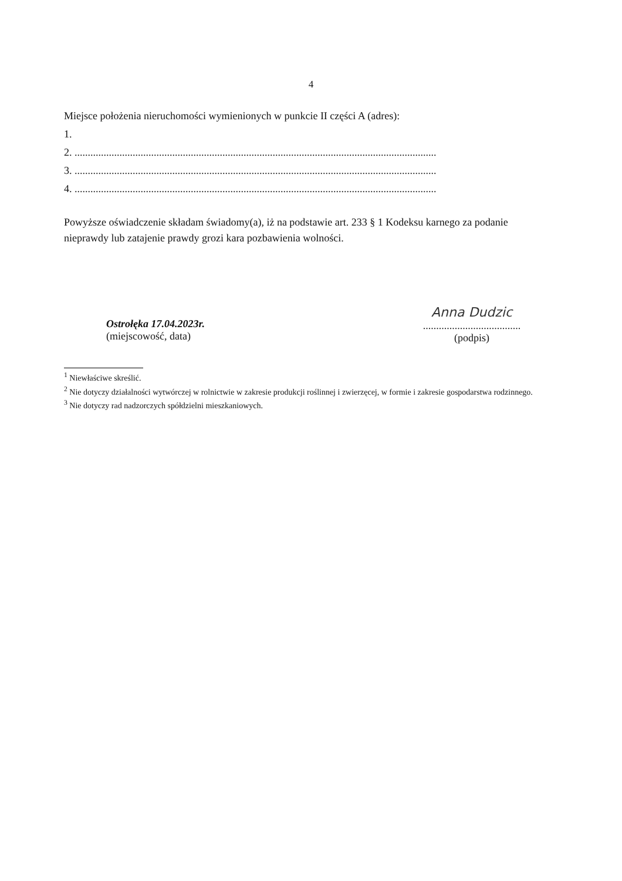4
Miejsce położenia nieruchomości wymienionych w punkcie II części A (adres):
1.
2. .........................................................................................................................................
3. .........................................................................................................................................
4. .........................................................................................................................................
Powyższe oświadczenie składam świadomy(a), iż na podstawie art. 233 § 1 Kodeksu karnego za podanie nieprawdy lub zatajenie prawdy grozi kara pozbawienia wolności.
Ostrołęka 17.04.2023r.
(miejscowość, data)
Anna Dudzic
.....................................
(podpis)
<sup>1</sup> Niewłaściwe skreślić.
<sup>2</sup> Nie dotyczy działalności wytwórczej w rolnictwie w zakresie produkcji roślinnej i zwierzęcej, w formie i zakresie gospodarstwa rodzinnego.
<sup>3</sup> Nie dotyczy rad nadzorczych spółdzielni mieszkaniowych.